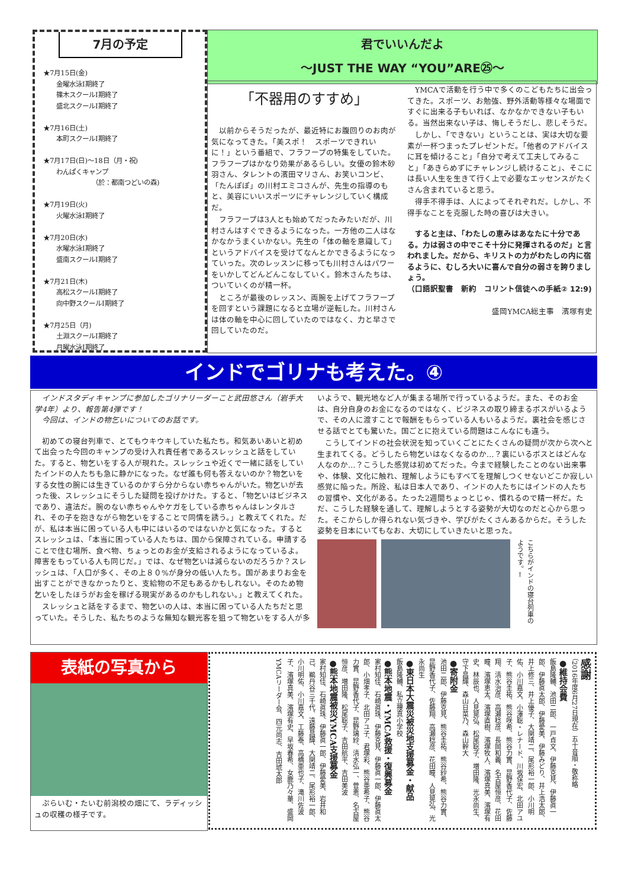7月の予定
★7月15日(金)
　　金曜水泳Ⅰ期終了
　　篠木スクールⅠ期終了
　　盛北スクールⅠ期終了
★7月16日(土)
　　本町スクールⅠ期終了
★7月17日(日)～18日（月・祝)
　　わんぱくキャンプ
　　　　　　　　（於：都南つどいの森)
★7月19日(火)
　　火曜水泳Ⅰ期終了
★7月20日(水)
　　水曜水泳Ⅰ期終了
　　盛南スクールⅠ期終了
★7月21日(木)
　　高松スクールⅠ期終了
　　向中野スクールⅠ期終了
★7月25日（月)
　　土淵スクールⅠ期終了
　　月曜水泳Ⅰ期終了
君でいいんだよ
～JUST THE WAY “YOU”ARE㉕～
「不器用のすすめ」
　以前からそうだったが、最近特にお腹回りのお肉が気になってきた。「美スポ！　スポーツできれいに！」という番組で、フラフープの特集をしていた。フラフープはかなり効果があるらしい。女優の鈴木砂羽さん、タレントの濱田マリさん、お笑いコンビ、「たんぽぽ」の川村エミコさんが、先生の指導のもと、美容にいいスポーツにチャレンジしていく構成だ。
　フラフープは3人とも始めてだったみたいだが、川村さんはすぐできるようになった。一方他の二人はなかなかうまくいかない。先生の「体の軸を意識して」というアドバイスを受けてなんとかできるようになっていった。次のレッスンに移っても川村さんはパワーをいかしてどんどんこなしていく。鈴木さんたちは、ついていくのが精一杯。
　ところが最後のレッスン、両腕を上げてフラフープを回すという課題になると立場が逆転した。川村さんは体の軸を中心に回していたのではなく、力と早さで回していたのだ。
　YMCAで活動を行う中で多くのこどもたちに出会ってきた。スポーツ、お勉強、野外活動等様々な場面ですぐに出来る子もいれば、なかなかできない子もいる。当然出来ない子は、悔しそうだし、悲しそうだ。
　しかし、「できない」ということは、実は大切な要素が一杯つまったプレゼントだ。「他者のアドバイスに耳を傾けること」「自分で考えて工夫してみること」「あきらめずにチャレンジし続けること」、そこには長い人生を生きて行く上で必要なエッセンスがたくさん含まれていると思う。
　得手不得手は、人によってそれぞれだ。しかし、不得手なことを克服した時の喜びは大きい。
　すると主は、「わたしの恵みはあなたに十分である。力は弱さの中でこそ十分に発揮されるのだ」と言われました。だから、キリストの力がわたしの内に宿るように、むしろ大いに喜んで自分の弱さを誇りましょう。
（口語訳聖書　新約　コリント信徒への手紙② 12:9)
盛岡YMCA総主事　濱塚有史
インドでゴリナも考えた。④
　インドスタディキャンプに参加したゴリナリーダーこと武田悠さん（岩手大学4年）より、報告第4弾です！
　今回は、インドの物乞いについてのお話です。
　初めての寝台列車で、とてもウキウキしていた私たち。和気あいあいと初めて出会った今回のキャンプの受け入れ責任者であるスレッシュと話をしていた。すると、物乞いをする人が現れた。スレッシュや近くで一緒に話をしていたインドの人たちも急に静かになった。なぜ誰も何も答えないのか？物乞いをする女性の腕には生きているのかすら分からない赤ちゃんがいた。物乞いが去った後、スレッシュにそうした疑問を投げかけた。すると、「物乞いはビジネスであり、違法だ。腕のない赤ちゃんやケガをしている赤ちゃんはレンタルされ、その子を抱きながら物乞いをすることで同情を誘う。」と教えてくれた。だが、私は本当に困っている人も中にはいるのではないかと気になった。するとスレッシュは、「本当に困っている人たちは、国から保障されている。申請することで住む場所、食べ物、ちょっとのお金が支給されるようになっているよ。障害をもっている人も同じだ。」では、なぜ物乞いは減らないのだろうか？スレッシュは、「人口が多く、その上８０%が身分の低い人たち。国があまりお金を出すことができなかったりと、支給物の不足もあるかもしれない。そのため物乞いをしたほうがお金を稼げる現実があるのかもしれない。」と教えてくれた。
　スレッシュと話をするまで、物乞いの人は、本当に困っている人たちだと思っていた。そうした、私たちのような無知な観光客を狙って物乞いをする人が多いようで、観光地など人が集まる場所で行っているようだ。また、そのお金は、自分自身のお金になるのではなく、ビジネスの取り締まるボスがいるようで、その人に渡すことで報酬をもらっている人もいるようだ。裏社会を感じさせる話でとても驚いた。国ごとに抱えている問題はこんなにも違う。
　こうしてインドの社会状況を知っていくごとにたくさんの疑問が次から次へと生まれてくる。どうしたら物乞いはなくなるのか…？裏にいるボスとはどんな人なのか…？こうした感覚は初めてだった。今まで経験したことのない出来事や、体験、文化に触れ、理解しようにもすべてを理解しつくせないどこか寂しい感覚に陥った。所詮、私は日本人であり、インドの人たちにはインドの人たちの習慣や、文化がある。たった2週間ちょっとじゃ、慣れるので精一杯だ。ただ、こうした経験を通して、理解しようとする姿勢が大切なのだと心から思った。そこからしか得られない気づきや、学びがたくさんあるからだ。そうした姿勢を日本にいてもなお、大切にしていきたいと思った。
こちらがインドの寝台列車のようです。←
表紙の写真から
　ぷらいむ・たいむ前潟校の畑にて、ラディッシュの収穫の様子です。
感謝
（2016年度6月27日現在）五十音順・敬称略
●維持会費
飯島隆輔、池田二郎、一戸貞文、伊藤克見、伊藤眞一郎、伊藤眞太郎、伊藤愛美、伊藤みどり、井上浩太郎、井上修三、井上優子、大関靖二、尾形裕一郎、小川明佑、小川嘉文、小澤聡・レナード、川坂保宏、北田アユ子、熊谷圭祐、熊谷咲希、熊谷力實、昆野香代子、佐藤翔、清水治彦、高瀬稔彦、長岡和義、名古屋恒彦、花田瞳、濱塚恵太、濱塚直樹、濱塚牧人、濱塚真美、濱塚有史、林辰也、人見晃弘、松尾聡子、増田隆、光永尚生、守下昌輝、森山日菜乃、森山幹大
●寄附金
池田二郎、伊藤克見、熊谷圭祐、熊谷紗希、熊谷力實、昆野香代子、佐藤翔、高瀬稔彦、花田瞳、人見晃弘、光永尚生
●東日本大震災被災地支援募金・献品
飯島隆輔、私立捜真小学校
●熊本地震・YMCA救援・復興募金
家村知佳、石崎眞珠、伊藤克見、伊藤眞一郎、伊藤眞太郎、小畑孝子、北田アユ子、君塚彩、熊谷亜希子、熊谷力實、昆野香代子、昆野璃紗、清水弘一、菅恵、名古屋恒彦、増田隆、松尾聡子、吉田航平、吉田美波
●熊本地震被災YMCA支援募金
家村知佳、石崎眞珠、伊藤眞一郎、伊藤愛美、岩井和己、鵜丹谷三千代、遠藤昌輝、大関靖二、尾形裕一郎、小川明佑、小川嘉文、工藤泰、高橋亜也子、滝川佐波子、濱塚真美、濱塚有史、早坂春希、女鹿乃々華、盛岡YMCAリーダー会、四元尚志、吉田琥太郎